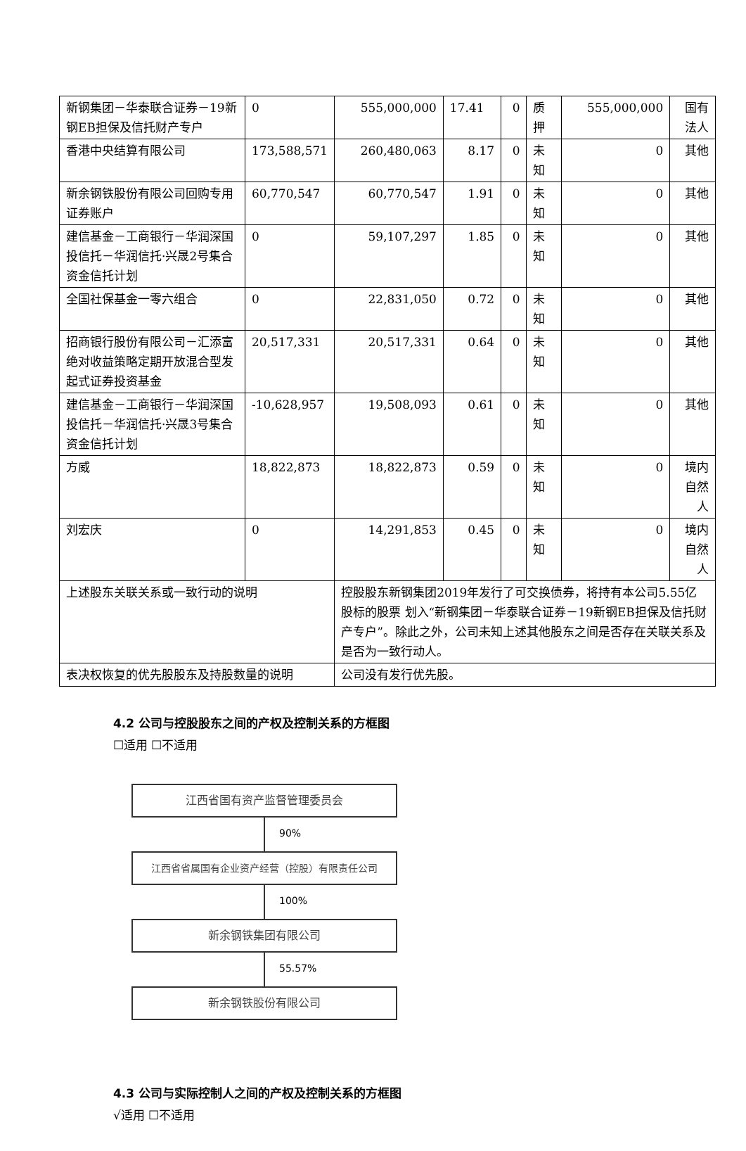| 新钢集团－华泰联合证券－19新钢EB担保及信托财产专户 | 0 | 555,000,000 | 17.41 | 0 | 质押 | 555,000,000 | 国有法人 |
| 香港中央结算有限公司 | 173,588,571 | 260,480,063 | 8.17 | 0 | 未知 | 0 | 其他 |
| 新余钢铁股份有限公司回购专用证券账户 | 60,770,547 | 60,770,547 | 1.91 | 0 | 未知 | 0 | 其他 |
| 建信基金－工商银行－华润深国投信托－华润信托·兴晟2号集合资金信托计划 | 0 | 59,107,297 | 1.85 | 0 | 未知 | 0 | 其他 |
| 全国社保基金一零六组合 | 0 | 22,831,050 | 0.72 | 0 | 未知 | 0 | 其他 |
| 招商银行股份有限公司－汇添富绝对收益策略定期开放混合型发起式证券投资基金 | 20,517,331 | 20,517,331 | 0.64 | 0 | 未知 | 0 | 其他 |
| 建信基金－工商银行－华润深国投信托－华润信托·兴晟3号集合资金信托计划 | -10,628,957 | 19,508,093 | 0.61 | 0 | 未知 | 0 | 其他 |
| 方威 | 18,822,873 | 18,822,873 | 0.59 | 0 | 未知 | 0 | 境内自然人 |
| 刘宏庆 | 0 | 14,291,853 | 0.45 | 0 | 未知 | 0 | 境内自然人 |
| 上述股东关联关系或一致行动的说明 | | 控股股东新钢集团2019年发行了可交换债券，将持有本公司5.55亿股标的股票 划入“新钢集团－华泰联合证券－19新钢EB担保及信托财产专户”。除此之外，公司未知上述其他股东之间是否存在关联关系及是否为一致行动人。 | | | | | |
| 表决权恢复的优先股股东及持股数量的说明 | | 公司没有发行优先股。 | | | | | |
4.2 公司与控股股东之间的产权及控制关系的方框图
☐适用 ☐不适用
江西省国有资产监督管理委员会
90%
江西省省属国有企业资产经营（控股）有限责任公司
100%
新余钢铁集团有限公司
55.57%
新余钢铁股份有限公司
4.3 公司与实际控制人之间的产权及控制关系的方框图
√适用 ☐不适用